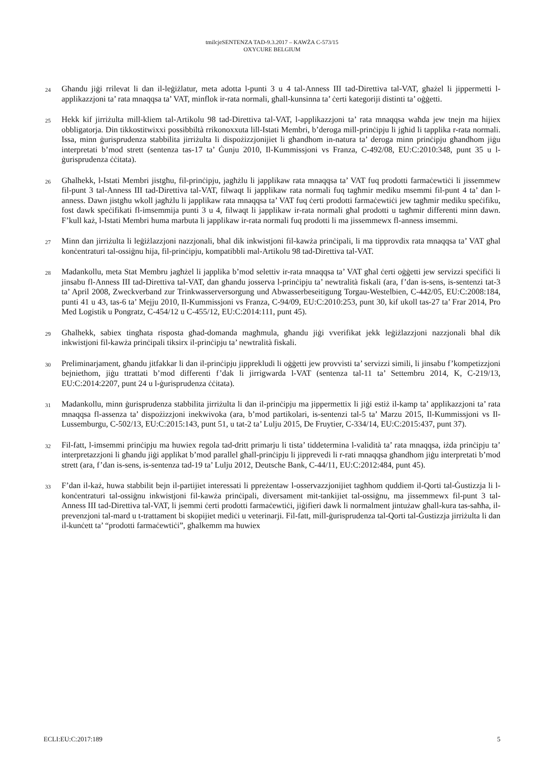tmilcjeSENTENZA TAD-9.3.2017 – KAWŻA C-573/15
OXYCURE BELGIUM
24
Għandu jiġi rrilevat li dan il-leġiżlatur, meta adotta l-punti 3 u 4 tal-Anness III tad-Direttiva tal-VAT, għażel li jippermetti l-applikazzjoni ta’ rata mnaqqsa ta’ VAT, minflok ir-rata normali, għall-kunsinna ta’ ċerti kategoriji distinti ta’ oġġetti.
25
Hekk kif jirriżulta mill-kliem tal-Artikolu 98 tad-Direttiva tal-VAT, l-applikazzjoni ta’ rata mnaqqsa waħda jew tnejn ma hijiex obbligatorja. Din tikkostitwixxi possibbiltà rrikonoxxuta lill-Istati Membri, b’deroga mill-prinċipju li jgħid li tapplika r-rata normali. Issa, minn ġurisprudenza stabbilita jirriżulta li dispożizzjonijiet li għandhom in-natura ta’ deroga minn prinċipju għandhom jiġu interpretati b’mod strett (sentenza tas-17 ta’ Ġunju 2010, Il-Kummissjoni vs Franza, C-492/08, EU:C:2010:348, punt 35 u l-ġurisprudenza ċċitata).
26
Għalhekk, l-Istati Membri jistgħu, fil-prinċipju, jagħżlu li japplikaw rata mnaqqsa ta’ VAT fuq prodotti farmaċewtiċi li jissemmew fil-punt 3 tal-Anness III tad-Direttiva tal-VAT, filwaqt li japplikaw rata normali fuq tagħmir mediku msemmi fil-punt 4 ta’ dan l-anness. Dawn jistgħu wkoll jagħżlu li japplikaw rata mnaqqsa ta’ VAT fuq ċerti prodotti farmaċewtiċi jew tagħmir mediku speċifiku, fost dawk speċifikati fl-imsemmija punti 3 u 4, filwaqt li japplikaw ir-rata normali għal prodotti u tagħmir differenti minn dawn. F’kull każ, l-Istati Membri huma marbuta li japplikaw ir-rata normali fuq prodotti li ma jissemmewx fl-anness imsemmi.
27
Minn dan jirriżulta li leġiżlazzjoni nazzjonali, bħal dik inkwistjoni fil-kawża prinċipali, li ma tipprovdix rata mnaqqsa ta’ VAT għal konċentraturi tal-ossiġnu hija, fil-prinċipju, kompatibbli mal-Artikolu 98 tad-Direttiva tal-VAT.
28
Madankollu, meta Stat Membru jagħżel li japplika b’mod selettiv ir-rata mnaqqsa ta’ VAT għal ċerti oġġetti jew servizzi speċifiċi li jinsabu fl-Anness III tad-Direttiva tal-VAT, dan għandu josserva l-prinċipju ta’ newtralità fiskali (ara, f’dan is-sens, is-sentenzi tat-3 ta’ April 2008, Zweckverband zur Trinkwasserversorgung und Abwasserbeseitigung Torgau-Westelbien, C-442/05, EU:C:2008:184, punti 41 u 43, tas-6 ta’ Mejju 2010, Il-Kummissjoni vs Franza, C-94/09, EU:C:2010:253, punt 30, kif ukoll tas-27 ta’ Frar 2014, Pro Med Logistik u Pongratz, C-454/12 u C-455/12, EU:C:2014:111, punt 45).
29
Għalhekk, sabiex tingħata risposta għad-domanda magħmula, għandu jiġi vverifikat jekk leġiżlazzjoni nazzjonali bħal dik inkwistjoni fil-kawża prinċipali tiksirx il-prinċipju ta’ newtralità fiskali.
30
Preliminarjament, għandu jitfakkar li dan il-prinċipju jipprekludi li oġġetti jew provvisti ta’ servizzi simili, li jinsabu f’kompetizzjoni bejniethom, jiġu ttrattati b’mod differenti f’dak li jirrigwarda l-VAT (sentenza tal-11 ta’ Settembru 2014, K, C-219/13, EU:C:2014:2207, punt 24 u l-ġurisprudenza ċċitata).
31
Madankollu, minn ġurisprudenza stabbilita jirriżulta li dan il-prinċipju ma jippermettix li jiġi estiż il-kamp ta’ applikazzjoni ta’ rata mnaqqsa fl-assenza ta’ dispożizzjoni inekwivoka (ara, b’mod partikolari, is-sentenzi tal-5 ta’ Marzu 2015, Il-Kummissjoni vs Il-Lussemburgu, C-502/13, EU:C:2015:143, punt 51, u tat-2 ta’ Lulju 2015, De Fruytier, C-334/14, EU:C:2015:437, punt 37).
32
Fil-fatt, l-imsemmi prinċipju ma huwiex regola tad-dritt primarju li tista’ tiddetermina l-validità ta’ rata mnaqqsa, iżda prinċipju ta’ interpretazzjoni li għandu jiġi applikat b’mod parallel għall-prinċipju li jipprevedi li r-rati mnaqqsa għandhom jiġu interpretati b’mod strett (ara, f’dan is-sens, is-sentenza tad-19 ta’ Lulju 2012, Deutsche Bank, C-44/11, EU:C:2012:484, punt 45).
33
F’dan il-każ, huwa stabbilit bejn il-partijiet interessati li ppreżentaw l-osservazzjonijiet tagħhom quddiem il-Qorti tal-Ġustizzja li l-konċentraturi tal-ossiġnu inkwistjoni fil-kawża prinċipali, diversament mit-tankijiet tal-ossiġnu, ma jissemmewx fil-punt 3 tal-Anness III tad-Direttiva tal-VAT, li jsemmi ċerti prodotti farmaċewtiċi, jiġifieri dawk li normalment jintużaw għall-kura tas-saħħa, il-prevenzjoni tal-mard u t-trattament bi skopijiet mediċi u veterinarji. Fil-fatt, mill-ġurisprudenza tal-Qorti tal-Ġustizzja jirriżulta li dan il-kunċett ta’ “prodotti farmaċewtiċi”, għalkemm ma huwiex
ECLI:EU:C:2017:189 5